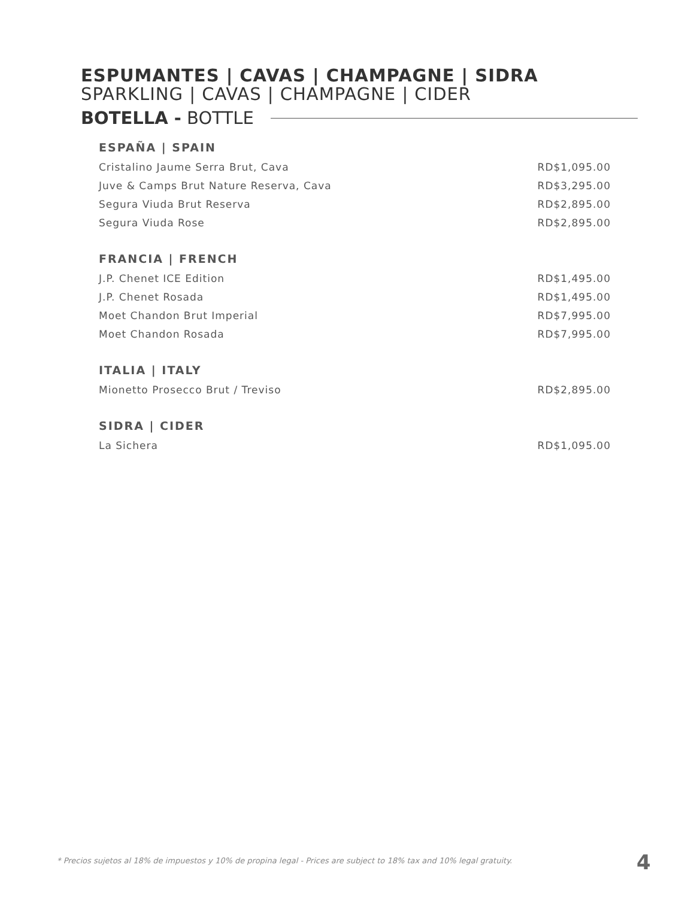ESPUMANTES | CAVAS | CHAMPAGNE | SIDRA
SPARKLING | CAVAS | CHAMPAGNE | CIDER
BOTELLA - BOTTLE
ESPAÑA | SPAIN
| Cristalino Jaume Serra Brut, Cava | RD$1,095.00 |
| Juve & Camps Brut Nature Reserva, Cava | RD$3,295.00 |
| Segura Viuda Brut Reserva | RD$2,895.00 |
| Segura Viuda Rose | RD$2,895.00 |
FRANCIA | FRENCH
| J.P. Chenet ICE Edition | RD$1,495.00 |
| J.P. Chenet Rosada | RD$1,495.00 |
| Moet Chandon Brut Imperial | RD$7,995.00 |
| Moet Chandon Rosada | RD$7,995.00 |
ITALIA | ITALY
| Mionetto Prosecco Brut / Treviso | RD$2,895.00 |
SIDRA | CIDER
| La Sichera | RD$1,095.00 |
* Precios sujetos al 18% de impuestos y 10% de propina legal - Prices are subject to 18% tax and 10% legal gratuity.
4